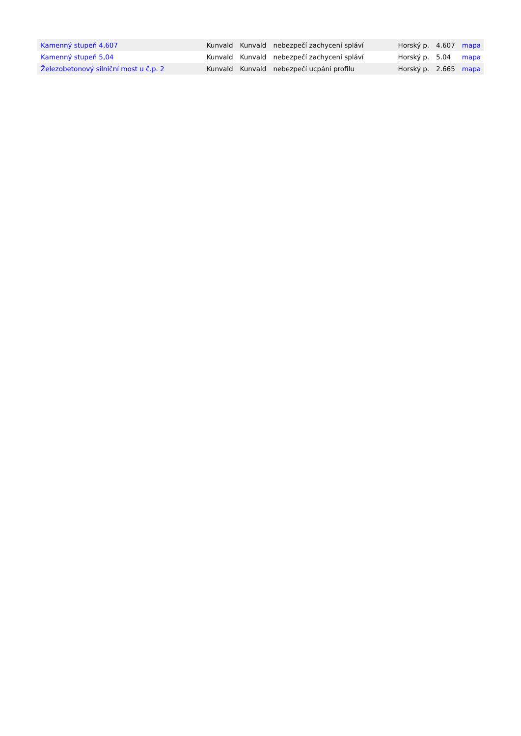| Kamenný stupeň 4,607 | Kunvald | Kunvald | nebezpečí zachycení spláví | Horský p. | 4.607 | mapa |
| Kamenný stupeň 5,04 | Kunvald | Kunvald | nebezpečí zachycení spláví | Horský p. | 5.04 | mapa |
| Železobetonový silniční most u č.p. 2 | Kunvald | Kunvald | nebezpečí ucpání profilu | Horský p. | 2.665 | mapa |